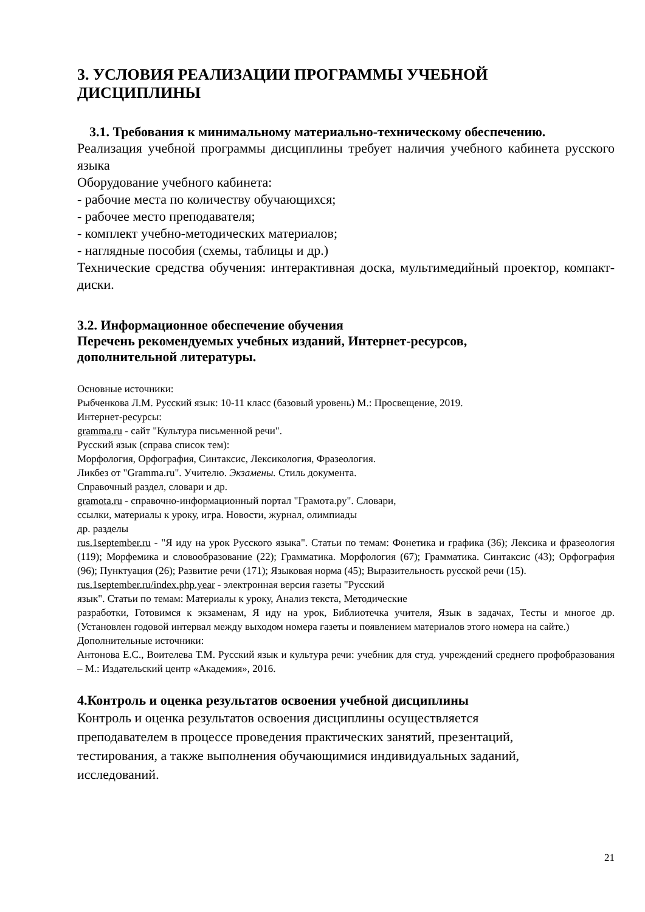3. УСЛОВИЯ РЕАЛИЗАЦИИ ПРОГРАММЫ УЧЕБНОЙ ДИСЦИПЛИНЫ
3.1. Требования к минимальному материально-техническому обеспечению.
Реализация учебной программы дисциплины требует наличия учебного кабинета русского языка
Оборудование учебного кабинета:
- рабочие места по количеству обучающихся;
- рабочее место преподавателя;
- комплект учебно-методических материалов;
- наглядные пособия (схемы, таблицы и др.)
Технические средства обучения: интерактивная доска, мультимедийный проектор, компакт- диски.
3.2. Информационное обеспечение обучения
Перечень рекомендуемых учебных изданий, Интернет-ресурсов,
дополнительной литературы.
Основные источники:
Рыбченкова Л.М. Русский язык: 10-11 класс (базовый уровень) М.: Просвещение, 2019.
Интернет-ресурсы:
gramma.ru - сайт "Культура письменной речи".
Русский язык (справа список тем):
Морфология, Орфография, Синтаксис, Лексикология, Фразеология.
Ликбез от "Gramma.ru". Учителю. Экзамены. Стиль документа.
Справочный раздел, словари и др.
gramota.ru - справочно-информационный портал "Грамота.ру". Словари,
ссылки, материалы к уроку, игра. Новости, журнал, олимпиады
др. разделы
rus.1september.ru - "Я иду на урок Русского языка". Статьи по темам: Фонетика и графика (36); Лексика и фразеология (119); Морфемика и словообразование (22); Грамматика. Морфология (67); Грамматика. Синтаксис (43); Орфография (96); Пунктуация (26); Развитие речи (171); Языковая норма (45); Выразительность русской речи (15).
rus.1september.ru/index.php.year - электронная версия газеты "Русский
язык". Статьи по темам: Материалы к уроку, Анализ текста, Методические
разработки, Готовимся к экзаменам, Я иду на урок, Библиотечка учителя, Язык в задачах, Тесты и многое др. (Установлен годовой интервал между выходом номера газеты и появлением материалов этого номера на сайте.)
Дополнительные источники:
Антонова Е.С., Воителева Т.М. Русский язык и культура речи: учебник для студ. учреждений среднего профобразования – М.: Издательский центр «Академия», 2016.
4.Контроль и оценка результатов освоения учебной дисциплины
Контроль и оценка результатов освоения дисциплины осуществляется
преподавателем в процессе проведения практических занятий, презентаций,
тестирования, а также выполнения обучающимися индивидуальных заданий,
исследований.
21